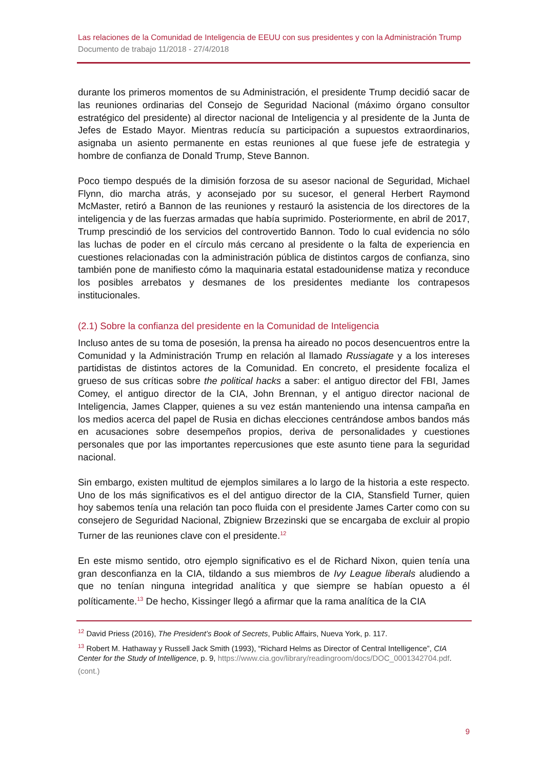Las relaciones de la Comunidad de Inteligencia de EEUU con sus presidentes y con la Administración Trump
Documento de trabajo 11/2018 - 27/4/2018
durante los primeros momentos de su Administración, el presidente Trump decidió sacar de las reuniones ordinarias del Consejo de Seguridad Nacional (máximo órgano consultor estratégico del presidente) al director nacional de Inteligencia y al presidente de la Junta de Jefes de Estado Mayor. Mientras reducía su participación a supuestos extraordinarios, asignaba un asiento permanente en estas reuniones al que fuese jefe de estrategia y hombre de confianza de Donald Trump, Steve Bannon.
Poco tiempo después de la dimisión forzosa de su asesor nacional de Seguridad, Michael Flynn, dio marcha atrás, y aconsejado por su sucesor, el general Herbert Raymond McMaster, retiró a Bannon de las reuniones y restauró la asistencia de los directores de la inteligencia y de las fuerzas armadas que había suprimido. Posteriormente, en abril de 2017, Trump prescindió de los servicios del controvertido Bannon. Todo lo cual evidencia no sólo las luchas de poder en el círculo más cercano al presidente o la falta de experiencia en cuestiones relacionadas con la administración pública de distintos cargos de confianza, sino también pone de manifiesto cómo la maquinaria estatal estadounidense matiza y reconduce los posibles arrebatos y desmanes de los presidentes mediante los contrapesos institucionales.
(2.1) Sobre la confianza del presidente en la Comunidad de Inteligencia
Incluso antes de su toma de posesión, la prensa ha aireado no pocos desencuentros entre la Comunidad y la Administración Trump en relación al llamado Russiagate y a los intereses partidistas de distintos actores de la Comunidad. En concreto, el presidente focaliza el grueso de sus críticas sobre the political hacks a saber: el antiguo director del FBI, James Comey, el antiguo director de la CIA, John Brennan, y el antiguo director nacional de Inteligencia, James Clapper, quienes a su vez están manteniendo una intensa campaña en los medios acerca del papel de Rusia en dichas elecciones centrándose ambos bandos más en acusaciones sobre desempeños propios, deriva de personalidades y cuestiones personales que por las importantes repercusiones que este asunto tiene para la seguridad nacional.
Sin embargo, existen multitud de ejemplos similares a lo largo de la historia a este respecto. Uno de los más significativos es el del antiguo director de la CIA, Stansfield Turner, quien hoy sabemos tenía una relación tan poco fluida con el presidente James Carter como con su consejero de Seguridad Nacional, Zbigniew Brzezinski que se encargaba de excluir al propio Turner de las reuniones clave con el presidente.<sup>12</sup>
En este mismo sentido, otro ejemplo significativo es el de Richard Nixon, quien tenía una gran desconfianza en la CIA, tildando a sus miembros de Ivy League liberals aludiendo a que no tenían ninguna integridad analítica y que siempre se habían opuesto a él políticamente.<sup>13</sup> De hecho, Kissinger llegó a afirmar que la rama analítica de la CIA
<sup>12</sup> David Priess (2016), The President’s Book of Secrets, Public Affairs, Nueva York, p. 117.
<sup>13</sup> Robert M. Hathaway y Russell Jack Smith (1993), “Richard Helms as Director of Central Intelligence”, CIA Center for the Study of Intelligence, p. 9, https://www.cia.gov/library/readingroom/docs/DOC_0001342704.pdf.
(cont.)
9